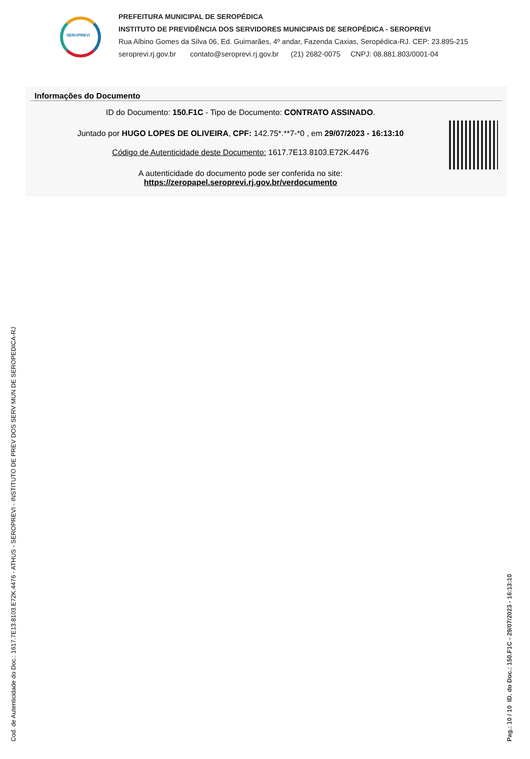SEROPREVI
PREFEITURA MUNICIPAL DE SEROPÉDICA
INSTITUTO DE PREVIDÊNCIA DOS SERVIDORES MUNICIPAIS DE SEROPÉDICA - SEROPREVI
Rua Albino Gomes da Silva 06, Ed. Guimarães, 4º andar, Fazenda Caxias, Seropédica-RJ. CEP: 23.895-215
seroprevi.rj.gov.br contato@seroprevi.rj.gov.br (21) 2682-0075 CNPJ: 08.881.803/0001-04
Informações do Documento
ID do Documento: 150.F1C - Tipo de Documento: CONTRATO ASSINADO.
Juntado por HUGO LOPES DE OLIVEIRA, CPF: 142.75*.**7-*0 , em 29/07/2023 - 16:13:10
Código de Autenticidade deste Documento: 1617.7E13.8103.E72K.4476
A autenticidade do documento pode ser conferida no site:
https://zeropapel.seroprevi.rj.gov.br/verdocumento
Cod. de Autenticidade do Doc.: 1617.7E13.8103.E72K.4476 - ATHUS - SEROPREVI - INSTITUTO DE PREV DOS SERV MUN DE SEROPEDICA-RJ Pag.: 10 / 10 ID. do Doc.: 150.F1C - 29/07/2023 - 16:13:10